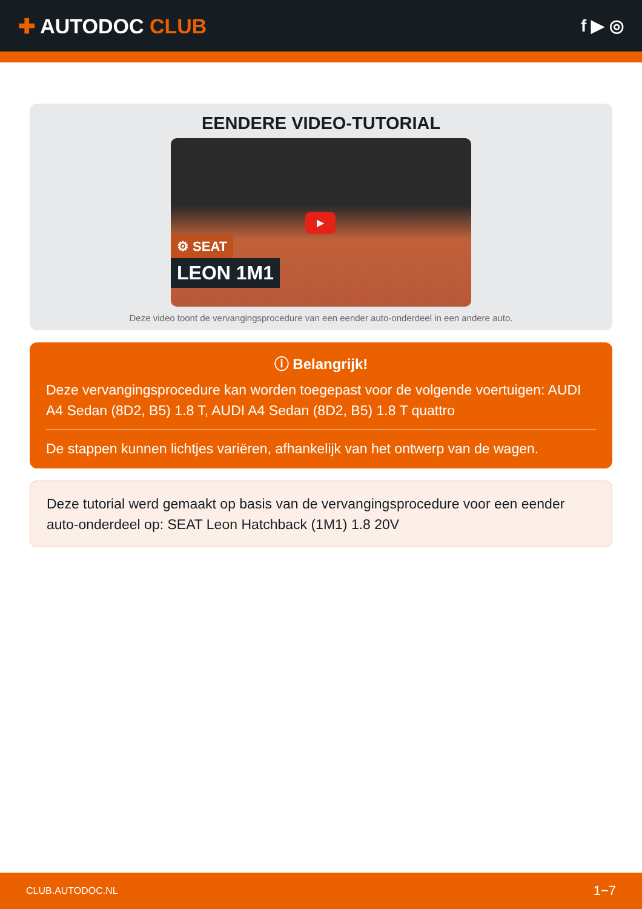✚ AUTODOC CLUB
f ▶ ◎
EENDERE VIDEO-TUTORIAL
▶
⚙ SEAT
LEON 1M1
Deze video toont de vervangingsprocedure van een eender auto-onderdeel in een andere auto.
ⓘ Belangrijk!
Deze vervangingsprocedure kan worden toegepast voor de volgende voertuigen: AUDI A4 Sedan (8D2, B5) 1.8 T, AUDI A4 Sedan (8D2, B5) 1.8 T quattro
De stappen kunnen lichtjes variëren, afhankelijk van het ontwerp van de wagen.
Deze tutorial werd gemaakt op basis van de vervangingsprocedure voor een eender auto-onderdeel op: SEAT Leon Hatchback (1M1) 1.8 20V
CLUB.AUTODOC.NL 1−7